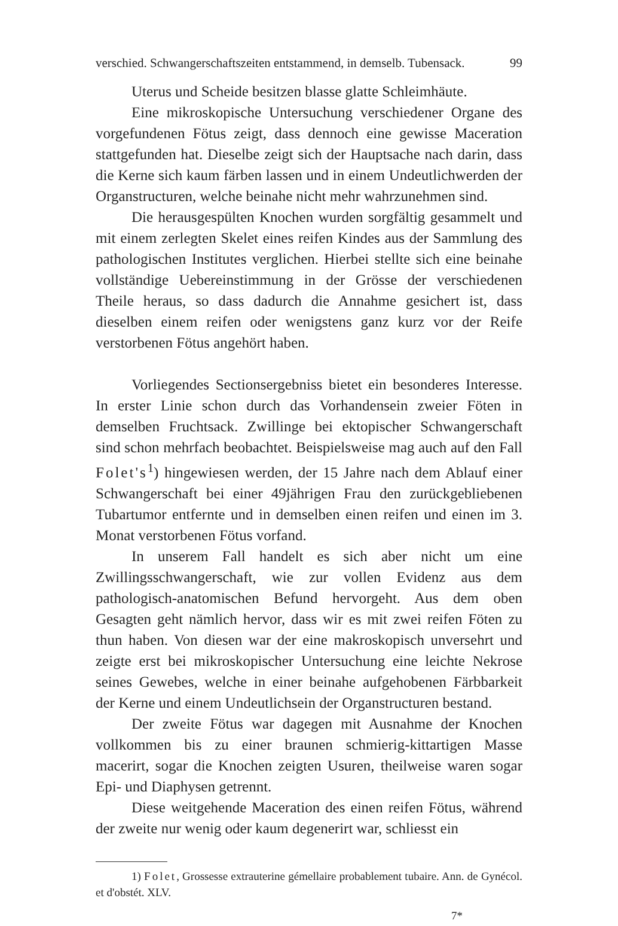verschied. Schwangerschaftszeiten entstammend, in demselb. Tubensack. 99
Uterus und Scheide besitzen blasse glatte Schleimhäute.
Eine mikroskopische Untersuchung verschiedener Organe des vorgefundenen Fötus zeigt, dass dennoch eine gewisse Maceration stattgefunden hat. Dieselbe zeigt sich der Hauptsache nach darin, dass die Kerne sich kaum färben lassen und in einem Undeutlichwerden der Organstructuren, welche beinahe nicht mehr wahrzunehmen sind.
Die herausgespülten Knochen wurden sorgfältig gesammelt und mit einem zerlegten Skelet eines reifen Kindes aus der Sammlung des pathologischen Institutes verglichen. Hierbei stellte sich eine beinahe vollständige Uebereinstimmung in der Grösse der verschiedenen Theile heraus, so dass dadurch die Annahme gesichert ist, dass dieselben einem reifen oder wenigstens ganz kurz vor der Reife verstorbenen Fötus angehört haben.
Vorliegendes Sectionsergebniss bietet ein besonderes Interesse. In erster Linie schon durch das Vorhandensein zweier Föten in demselben Fruchtsack. Zwillinge bei ektopischer Schwangerschaft sind schon mehrfach beobachtet. Beispielsweise mag auch auf den Fall Folet's<sup>1</sup>) hingewiesen werden, der 15 Jahre nach dem Ablauf einer Schwangerschaft bei einer 49jährigen Frau den zurückgebliebenen Tubartumor entfernte und in demselben einen reifen und einen im 3. Monat verstorbenen Fötus vorfand.
In unserem Fall handelt es sich aber nicht um eine Zwillingsschwangerschaft, wie zur vollen Evidenz aus dem pathologisch-anatomischen Befund hervorgeht. Aus dem oben Gesagten geht nämlich hervor, dass wir es mit zwei reifen Föten zu thun haben. Von diesen war der eine makroskopisch unversehrt und zeigte erst bei mikroskopischer Untersuchung eine leichte Nekrose seines Gewebes, welche in einer beinahe aufgehobenen Färbbarkeit der Kerne und einem Undeutlichsein der Organstructuren bestand.
Der zweite Fötus war dagegen mit Ausnahme der Knochen vollkommen bis zu einer braunen schmierig-kittartigen Masse macerirt, sogar die Knochen zeigten Usuren, theilweise waren sogar Epi- und Diaphysen getrennt.
Diese weitgehende Maceration des einen reifen Fötus, während der zweite nur wenig oder kaum degenerirt war, schliesst ein
1) Folet, Grossesse extrauterine gémellaire probablement tubaire. Ann. de Gynécol. et d'obstét. XLV.
7*